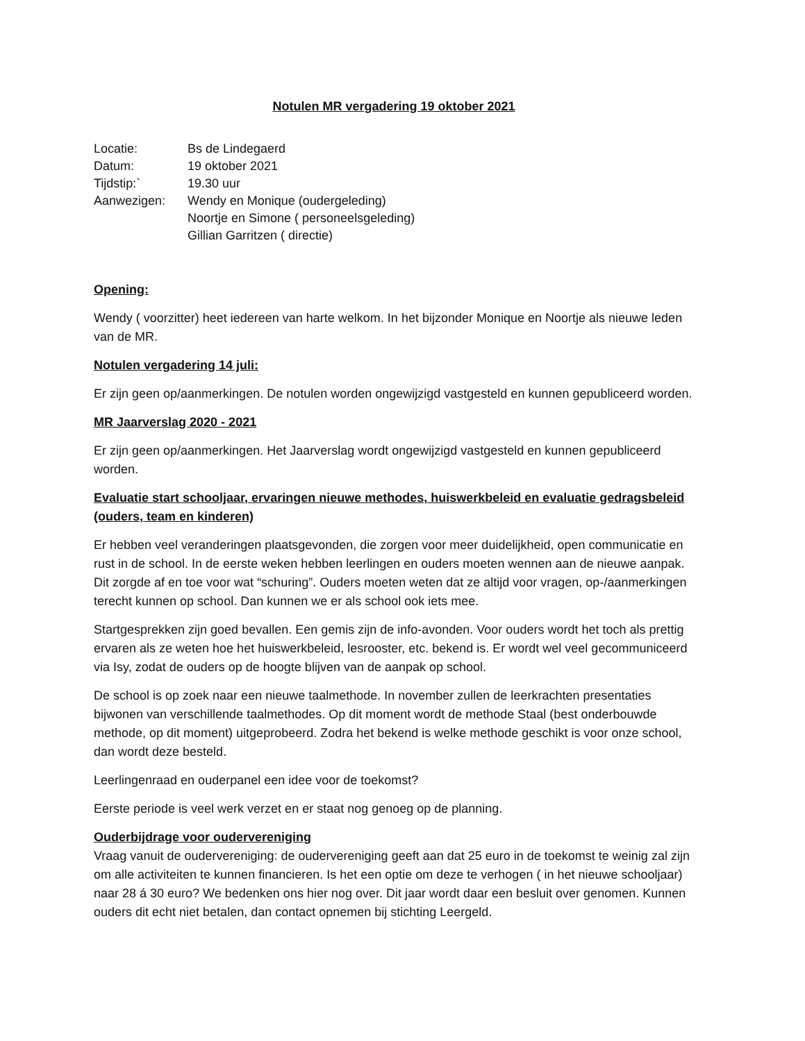Notulen MR vergadering 19 oktober 2021
| Locatie: | Bs de Lindegaerd |
| Datum: | 19 oktober 2021 |
| Tijdstip:` | 19.30 uur |
| Aanwezigen: | Wendy en Monique (oudergeleding) Noortje en Simone ( personeelsgeleding) Gillian Garritzen ( directie) |
Opening:
Wendy ( voorzitter) heet iedereen van harte welkom. In het bijzonder Monique en Noortje als nieuwe leden van de MR.
Notulen vergadering 14 juli:
Er zijn geen op/aanmerkingen. De notulen worden ongewijzigd vastgesteld en kunnen gepubliceerd worden.
MR Jaarverslag 2020 - 2021
Er zijn geen op/aanmerkingen. Het Jaarverslag wordt ongewijzigd vastgesteld en kunnen gepubliceerd worden.
Evaluatie start schooljaar, ervaringen nieuwe methodes, huiswerkbeleid en evaluatie gedragsbeleid (ouders, team en kinderen)
Er hebben veel veranderingen plaatsgevonden, die zorgen voor meer duidelijkheid, open communicatie en rust in de school. In de eerste weken hebben leerlingen en ouders moeten wennen aan de nieuwe aanpak. Dit zorgde af en toe voor wat “schuring”. Ouders moeten weten dat ze altijd voor vragen, op-/aanmerkingen terecht kunnen op school. Dan kunnen we er als school ook iets mee.
Startgesprekken zijn goed bevallen. Een gemis zijn de info-avonden. Voor ouders wordt het toch als prettig ervaren als ze weten hoe het huiswerkbeleid, lesrooster, etc. bekend is. Er wordt wel veel gecommuniceerd via Isy, zodat de ouders op de hoogte blijven van de aanpak op school.
De school is op zoek naar een nieuwe taalmethode. In november zullen de leerkrachten presentaties bijwonen van verschillende taalmethodes. Op dit moment wordt de methode Staal (best onderbouwde methode, op dit moment) uitgeprobeerd. Zodra het bekend is welke methode geschikt is voor onze school, dan wordt deze besteld.
Leerlingenraad en ouderpanel een idee voor de toekomst?
Eerste periode is veel werk verzet en er staat nog genoeg op de planning.
Ouderbijdrage voor oudervereniging
Vraag vanuit de oudervereniging: de oudervereniging geeft aan dat 25 euro in de toekomst te weinig zal zijn om alle activiteiten te kunnen financieren. Is het een optie om deze te verhogen ( in het nieuwe schooljaar) naar 28 á 30 euro? We bedenken ons hier nog over. Dit jaar wordt daar een besluit over genomen. Kunnen ouders dit echt niet betalen, dan contact opnemen bij stichting Leergeld.